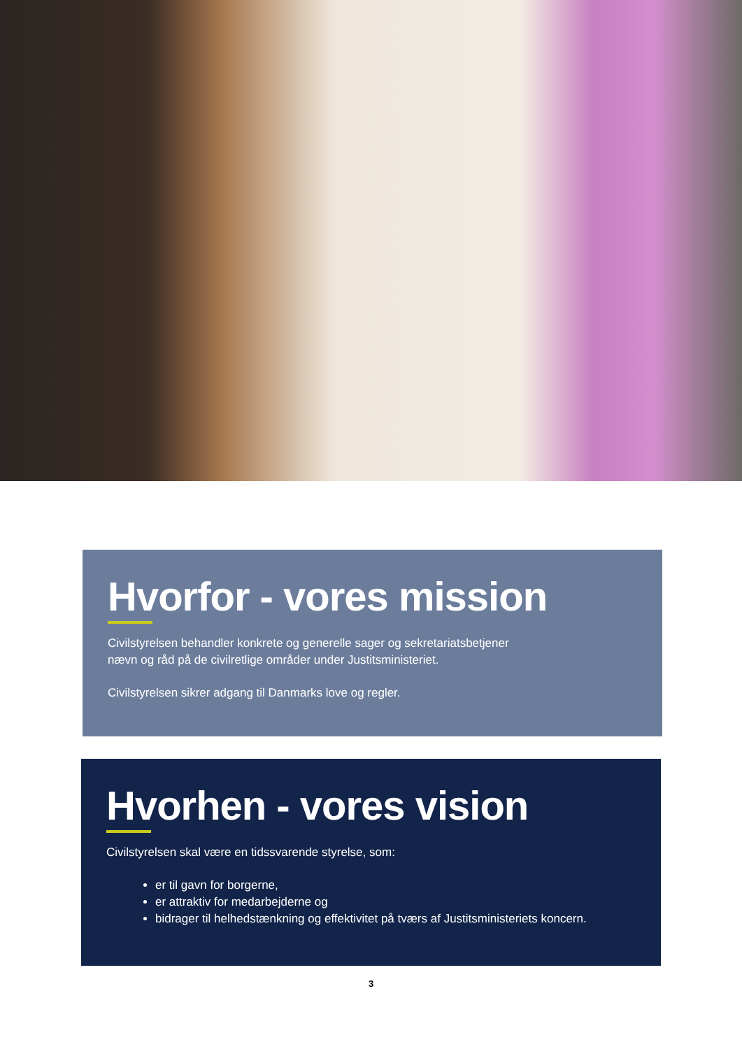Hvorfor - vores mission
Civilstyrelsen behandler konkrete og generelle sager og sekretariatsbetjener
nævn og råd på de civilretlige områder under Justitsministeriet.
Civilstyrelsen sikrer adgang til Danmarks love og regler.
Hvorhen - vores vision
Civilstyrelsen skal være en tidssvarende styrelse, som:
er til gavn for borgerne,
er attraktiv for medarbejderne og
bidrager til helhedstænkning og effektivitet på tværs af Justitsministeriets koncern.
3